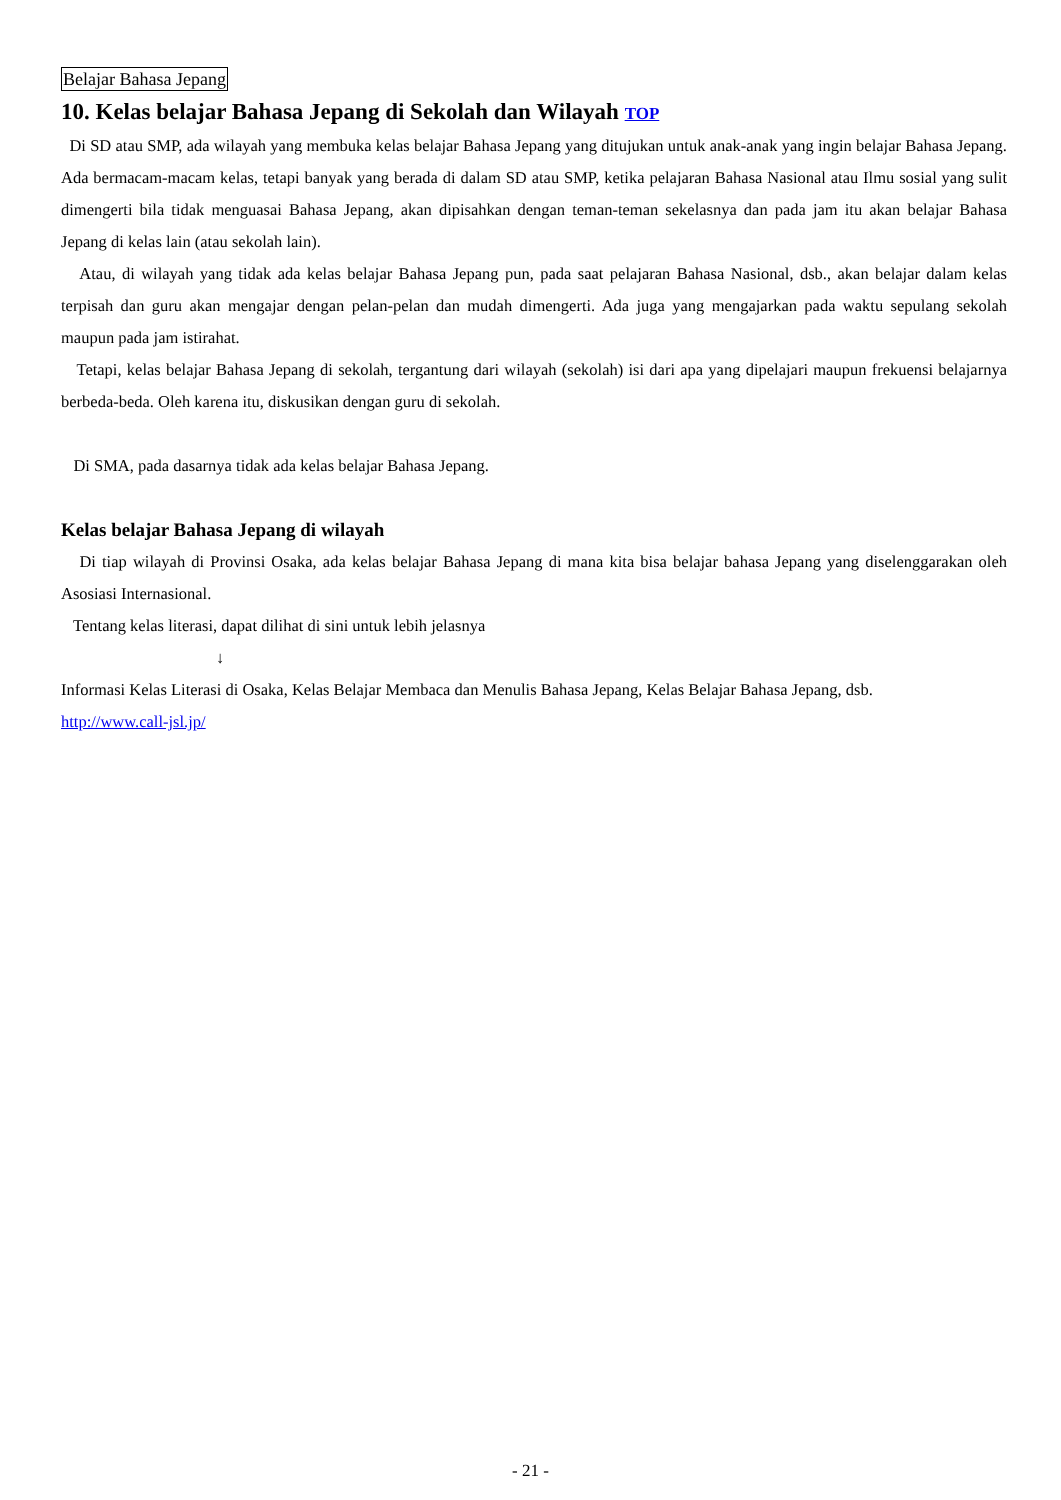Belajar Bahasa Jepang
10. Kelas belajar Bahasa Jepang di Sekolah dan Wilayah TOP
Di SD atau SMP, ada wilayah yang membuka kelas belajar Bahasa Jepang yang ditujukan untuk anak-anak yang ingin belajar Bahasa Jepang. Ada bermacam-macam kelas, tetapi banyak yang berada di dalam SD atau SMP, ketika pelajaran Bahasa Nasional atau Ilmu sosial yang sulit dimengerti bila tidak menguasai Bahasa Jepang, akan dipisahkan dengan teman-teman sekelasnya dan pada jam itu akan belajar Bahasa Jepang di kelas lain (atau sekolah lain).
Atau, di wilayah yang tidak ada kelas belajar Bahasa Jepang pun, pada saat pelajaran Bahasa Nasional, dsb., akan belajar dalam kelas terpisah dan guru akan mengajar dengan pelan-pelan dan mudah dimengerti. Ada juga yang mengajarkan pada waktu sepulang sekolah maupun pada jam istirahat.
Tetapi, kelas belajar Bahasa Jepang di sekolah, tergantung dari wilayah (sekolah) isi dari apa yang dipelajari maupun frekuensi belajarnya berbeda-beda. Oleh karena itu, diskusikan dengan guru di sekolah.
Di SMA, pada dasarnya tidak ada kelas belajar Bahasa Jepang.
Kelas belajar Bahasa Jepang di wilayah
Di tiap wilayah di Provinsi Osaka, ada kelas belajar Bahasa Jepang di mana kita bisa belajar bahasa Jepang yang diselenggarakan oleh Asosiasi Internasional.
Tentang kelas literasi, dapat dilihat di sini untuk lebih jelasnya
↓
Informasi Kelas Literasi di Osaka, Kelas Belajar Membaca dan Menulis Bahasa Jepang, Kelas Belajar Bahasa Jepang, dsb.
http://www.call-jsl.jp/
- 21 -